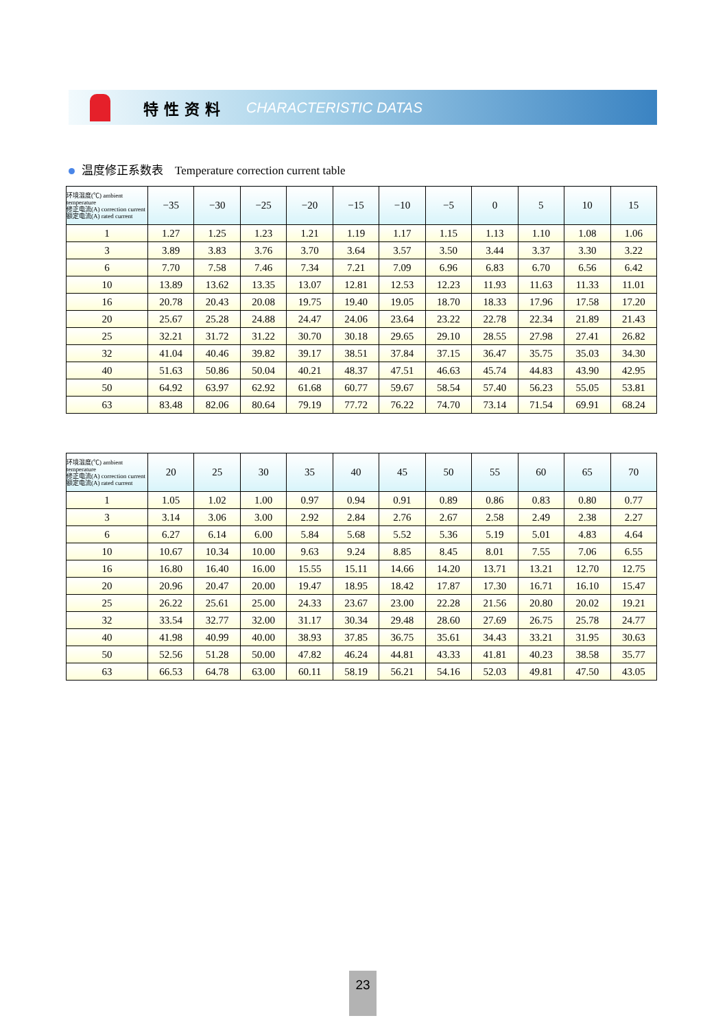特性资料 CHARACTERISTIC DATAS
温度修正系数表 Temperature correction current table
| 环境温度(℃) ambient temperature 修正电流(A) correction current 额定电流(A) rated current | −35 | −30 | −25 | −20 | −15 | −10 | −5 | 0 | 5 | 10 | 15 |
| --- | --- | --- | --- | --- | --- | --- | --- | --- | --- | --- | --- |
| 1 | 1.27 | 1.25 | 1.23 | 1.21 | 1.19 | 1.17 | 1.15 | 1.13 | 1.10 | 1.08 | 1.06 |
| 3 | 3.89 | 3.83 | 3.76 | 3.70 | 3.64 | 3.57 | 3.50 | 3.44 | 3.37 | 3.30 | 3.22 |
| 6 | 7.70 | 7.58 | 7.46 | 7.34 | 7.21 | 7.09 | 6.96 | 6.83 | 6.70 | 6.56 | 6.42 |
| 10 | 13.89 | 13.62 | 13.35 | 13.07 | 12.81 | 12.53 | 12.23 | 11.93 | 11.63 | 11.33 | 11.01 |
| 16 | 20.78 | 20.43 | 20.08 | 19.75 | 19.40 | 19.05 | 18.70 | 18.33 | 17.96 | 17.58 | 17.20 |
| 20 | 25.67 | 25.28 | 24.88 | 24.47 | 24.06 | 23.64 | 23.22 | 22.78 | 22.34 | 21.89 | 21.43 |
| 25 | 32.21 | 31.72 | 31.22 | 30.70 | 30.18 | 29.65 | 29.10 | 28.55 | 27.98 | 27.41 | 26.82 |
| 32 | 41.04 | 40.46 | 39.82 | 39.17 | 38.51 | 37.84 | 37.15 | 36.47 | 35.75 | 35.03 | 34.30 |
| 40 | 51.63 | 50.86 | 50.04 | 40.21 | 48.37 | 47.51 | 46.63 | 45.74 | 44.83 | 43.90 | 42.95 |
| 50 | 64.92 | 63.97 | 62.92 | 61.68 | 60.77 | 59.67 | 58.54 | 57.40 | 56.23 | 55.05 | 53.81 |
| 63 | 83.48 | 82.06 | 80.64 | 79.19 | 77.72 | 76.22 | 74.70 | 73.14 | 71.54 | 69.91 | 68.24 |
| 环境温度(℃) ambient temperature 修正电流(A) correction current 额定电流(A) rated current | 20 | 25 | 30 | 35 | 40 | 45 | 50 | 55 | 60 | 65 | 70 |
| --- | --- | --- | --- | --- | --- | --- | --- | --- | --- | --- | --- |
| 1 | 1.05 | 1.02 | 1.00 | 0.97 | 0.94 | 0.91 | 0.89 | 0.86 | 0.83 | 0.80 | 0.77 |
| 3 | 3.14 | 3.06 | 3.00 | 2.92 | 2.84 | 2.76 | 2.67 | 2.58 | 2.49 | 2.38 | 2.27 |
| 6 | 6.27 | 6.14 | 6.00 | 5.84 | 5.68 | 5.52 | 5.36 | 5.19 | 5.01 | 4.83 | 4.64 |
| 10 | 10.67 | 10.34 | 10.00 | 9.63 | 9.24 | 8.85 | 8.45 | 8.01 | 7.55 | 7.06 | 6.55 |
| 16 | 16.80 | 16.40 | 16.00 | 15.55 | 15.11 | 14.66 | 14.20 | 13.71 | 13.21 | 12.70 | 12.75 |
| 20 | 20.96 | 20.47 | 20.00 | 19.47 | 18.95 | 18.42 | 17.87 | 17.30 | 16.71 | 16.10 | 15.47 |
| 25 | 26.22 | 25.61 | 25.00 | 24.33 | 23.67 | 23.00 | 22.28 | 21.56 | 20.80 | 20.02 | 19.21 |
| 32 | 33.54 | 32.77 | 32.00 | 31.17 | 30.34 | 29.48 | 28.60 | 27.69 | 26.75 | 25.78 | 24.77 |
| 40 | 41.98 | 40.99 | 40.00 | 38.93 | 37.85 | 36.75 | 35.61 | 34.43 | 33.21 | 31.95 | 30.63 |
| 50 | 52.56 | 51.28 | 50.00 | 47.82 | 46.24 | 44.81 | 43.33 | 41.81 | 40.23 | 38.58 | 35.77 |
| 63 | 66.53 | 64.78 | 63.00 | 60.11 | 58.19 | 56.21 | 54.16 | 52.03 | 49.81 | 47.50 | 43.05 |
23